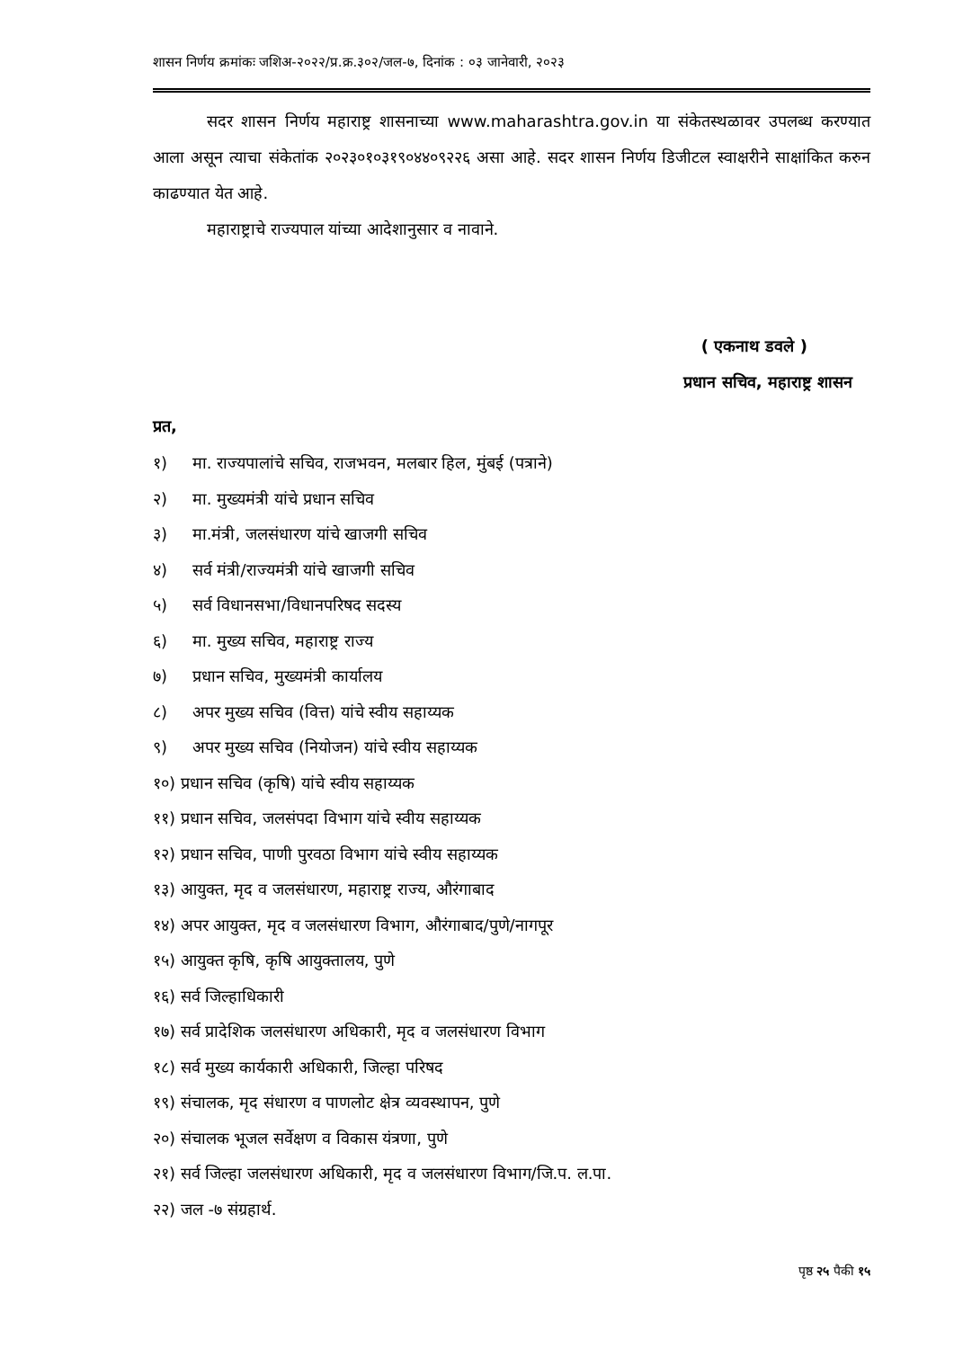शासन निर्णय क्रमांकः जशिअ-२०२२/प्र.क्र.३०२/जल-७, दिनांक : ०३ जानेवारी, २०२३
सदर शासन निर्णय महाराष्ट्र शासनाच्या www.maharashtra.gov.in या संकेतस्थळावर उपलब्ध करण्यात आला असून त्याचा संकेतांक २०२३०१०३१९०४४०९२२६ असा आहे. सदर शासन निर्णय डिजीटल स्वाक्षरीने साक्षांकित करुन काढण्यात येत आहे.
महाराष्ट्राचे राज्यपाल यांच्या आदेशानुसार व नावाने.
( एकनाथ डवले )
प्रधान सचिव, महाराष्ट्र शासन
प्रत,
१) मा. राज्यपालांचे सचिव, राजभवन, मलबार हिल, मुंबई (पत्राने)
२) मा. मुख्यमंत्री यांचे प्रधान सचिव
३) मा.मंत्री, जलसंधारण यांचे खाजगी सचिव
४) सर्व मंत्री/राज्यमंत्री यांचे खाजगी सचिव
५) सर्व विधानसभा/विधानपरिषद सदस्य
६) मा. मुख्य सचिव, महाराष्ट्र राज्य
७) प्रधान सचिव, मुख्यमंत्री कार्यालय
८) अपर मुख्य सचिव (वित्त) यांचे स्वीय सहाय्यक
९) अपर मुख्य सचिव (नियोजन) यांचे स्वीय सहाय्यक
१०) प्रधान सचिव (कृषि) यांचे स्वीय सहाय्यक
११) प्रधान सचिव, जलसंपदा विभाग यांचे स्वीय सहाय्यक
१२) प्रधान सचिव, पाणी पुरवठा विभाग यांचे स्वीय सहाय्यक
१३) आयुक्त, मृद व जलसंधारण, महाराष्ट्र राज्य, औरंगाबाद
१४) अपर आयुक्त, मृद व जलसंधारण विभाग, औरंगाबाद/पुणे/नागपूर
१५) आयुक्त कृषि, कृषि आयुक्तालय, पुणे
१६) सर्व जिल्हाधिकारी
१७) सर्व प्रादेशिक जलसंधारण अधिकारी, मृद व जलसंधारण विभाग
१८) सर्व मुख्य कार्यकारी अधिकारी, जिल्हा परिषद
१९) संचालक, मृद संधारण व पाणलोट क्षेत्र व्यवस्थापन, पुणे
२०) संचालक भूजल सर्वेक्षण व विकास यंत्रणा, पुणे
२१) सर्व जिल्हा जलसंधारण अधिकारी, मृद व जलसंधारण विभाग/जि.प. ल.पा.
२२) जल -७ संग्रहार्थ.
पृष्ठ २५ पैकी १५